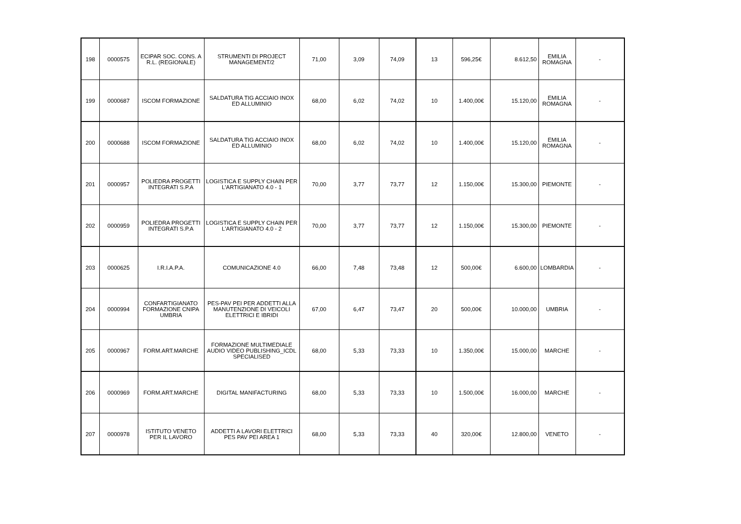| 198 | 0000575 | ECIPAR SOC. CONS. A R.L. (REGIONALE) | STRUMENTI DI PROJECT MANAGEMENT/2 | 71,00 | 3,09 | 74,09 | 13 | 596,25€ | 8.612,50 | EMILIA ROMAGNA | - |
| 199 | 0000687 | ISCOM FORMAZIONE | SALDATURA TIG ACCIAIO INOX ED ALLUMINIO | 68,00 | 6,02 | 74,02 | 10 | 1.400,00€ | 15.120,00 | EMILIA ROMAGNA | - |
| 200 | 0000688 | ISCOM FORMAZIONE | SALDATURA TIG ACCIAIO INOX ED ALLUMINIO | 68,00 | 6,02 | 74,02 | 10 | 1.400,00€ | 15.120,00 | EMILIA ROMAGNA | - |
| 201 | 0000957 | POLIEDRA PROGETTI INTEGRATI S.P.A | LOGISTICA E SUPPLY CHAIN PER L'ARTIGIANATO 4.0 - 1 | 70,00 | 3,77 | 73,77 | 12 | 1.150,00€ | 15.300,00 | PIEMONTE | - |
| 202 | 0000959 | POLIEDRA PROGETTI INTEGRATI S.P.A | LOGISTICA E SUPPLY CHAIN PER L'ARTIGIANATO 4.0 - 2 | 70,00 | 3,77 | 73,77 | 12 | 1.150,00€ | 15.300,00 | PIEMONTE | - |
| 203 | 0000625 | I.R.I.A.P.A. | COMUNICAZIONE 4.0 | 66,00 | 7,48 | 73,48 | 12 | 500,00€ | 6.600,00 | LOMBARDIA | - |
| 204 | 0000994 | CONFARTIGIANATO FORMAZIONE CNIPA UMBRIA | PES-PAV PEI PER ADDETTI ALLA MANUTENZIONE DI VEICOLI ELETTRICI E IBRIDI | 67,00 | 6,47 | 73,47 | 20 | 500,00€ | 10.000,00 | UMBRIA | - |
| 205 | 0000967 | FORM.ART.MARCHE | FORMAZIONE MULTIMEDIALE AUDIO VIDEO PUBLISHING_ICDL SPECIALISED | 68,00 | 5,33 | 73,33 | 10 | 1.350,00€ | 15.000,00 | MARCHE | - |
| 206 | 0000969 | FORM.ART.MARCHE | DIGITAL MANIFACTURING | 68,00 | 5,33 | 73,33 | 10 | 1.500,00€ | 16.000,00 | MARCHE | - |
| 207 | 0000978 | ISTITUTO VENETO PER IL LAVORO | ADDETTI A LAVORI ELETTRICI PES PAV PEI AREA 1 | 68,00 | 5,33 | 73,33 | 40 | 320,00€ | 12.800,00 | VENETO | - |